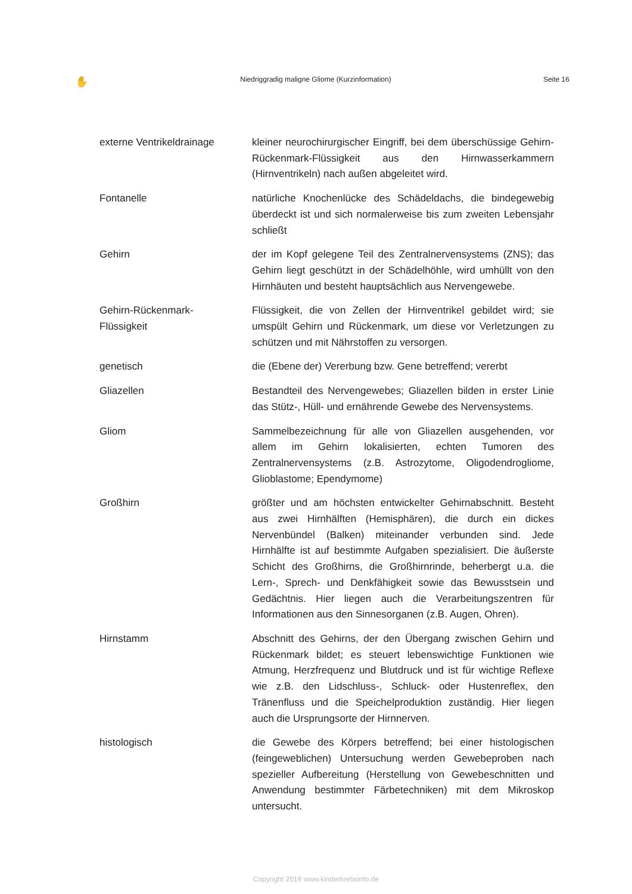✋ Niedriggradig maligne Gliome (Kurzinformation) Seite 16
externe Ventrikeldrainage kleiner neurochirurgischer Eingriff, bei dem überschüssige Gehirn-Rückenmark-Flüssigkeit aus den Hirnwasserkammern (Hirnventrikeln) nach außen abgeleitet wird.
Fontanelle natürliche Knochenlücke des Schädeldachs, die bindegewebig überdeckt ist und sich normalerweise bis zum zweiten Lebensjahr schließt
Gehirn der im Kopf gelegene Teil des Zentralnervensystems (ZNS); das Gehirn liegt geschützt in der Schädelhöhle, wird umhüllt von den Hirnhäuten und besteht hauptsächlich aus Nervengewebe.
Gehirn-Rückenmark-
Flüssigkeit
Flüssigkeit, die von Zellen der Hirnventrikel gebildet wird; sie umspült Gehirn und Rückenmark, um diese vor Verletzungen zu schützen und mit Nährstoffen zu versorgen.
genetisch die (Ebene der) Vererbung bzw. Gene betreffend; vererbt
Gliazellen Bestandteil des Nervengewebes; Gliazellen bilden in erster Linie das Stütz-, Hüll- und ernährende Gewebe des Nervensystems.
Gliom Sammelbezeichnung für alle von Gliazellen ausgehenden, vor allem im Gehirn lokalisierten, echten Tumoren des Zentralnervensystems (z.B. Astrozytome, Oligodendrogliome, Glioblastome; Ependymome)
Großhirn größter und am höchsten entwickelter Gehirnabschnitt. Besteht aus zwei Hirnhälften (Hemisphären), die durch ein dickes Nervenbündel (Balken) miteinander verbunden sind. Jede Hirnhälfte ist auf bestimmte Aufgaben spezialisiert. Die äußerste Schicht des Großhirns, die Großhirnrinde, beherbergt u.a. die Lern-, Sprech- und Denkfähigkeit sowie das Bewusstsein und Gedächtnis. Hier liegen auch die Verarbeitungszentren für Informationen aus den Sinnesorganen (z.B. Augen, Ohren).
Hirnstamm Abschnitt des Gehirns, der den Übergang zwischen Gehirn und Rückenmark bildet; es steuert lebenswichtige Funktionen wie Atmung, Herzfrequenz und Blutdruck und ist für wichtige Reflexe wie z.B. den Lidschluss-, Schluck- oder Hustenreflex, den Tränenfluss und die Speichelproduktion zuständig. Hier liegen auch die Ursprungsorte der Hirnnerven.
histologisch die Gewebe des Körpers betreffend; bei einer histologischen (feingeweblichen) Untersuchung werden Gewebeproben nach spezieller Aufbereitung (Herstellung von Gewebeschnitten und Anwendung bestimmter Färbetechniken) mit dem Mikroskop untersucht.
Copyright 2019 www.kinderkrebsinfo.de